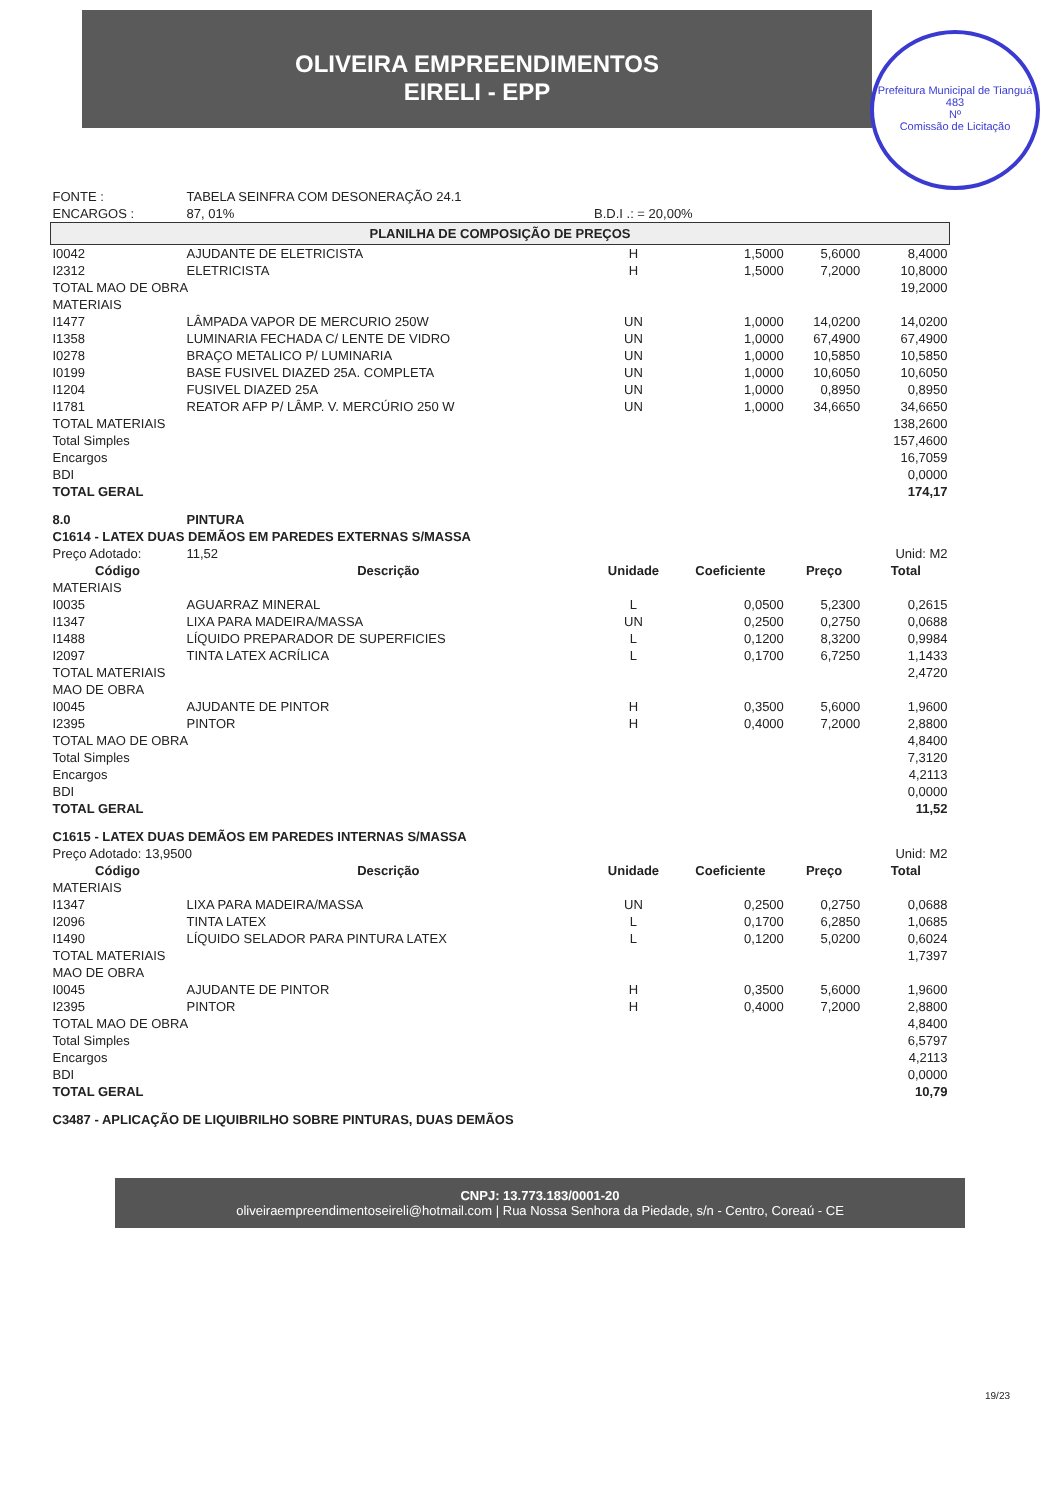OLIVEIRA EMPREENDIMENTOS
EIRELI - EPP
Prefeitura Municipal de Tianguá
483
Nº
Comissão de Licitação
| FONTE : | TABELA SEINFRA COM DESONERAÇÃO 24.1 | | | | |
| ENCARGOS : | 87, 01% | B.D.I .: = 20,00% | | | |
| PLANILHA DE COMPOSIÇÃO DE PREÇOS | | | | | |
| I0042 | AJUDANTE DE ELETRICISTA | H | 1,5000 | 5,6000 | 8,4000 |
| I2312 | ELETRICISTA | H | 1,5000 | 7,2000 | 10,8000 |
| TOTAL MAO DE OBRA | | | | | 19,2000 |
| MATERIAIS | | | | | |
| I1477 | LÂMPADA VAPOR DE MERCURIO 250W | UN | 1,0000 | 14,0200 | 14,0200 |
| I1358 | LUMINARIA FECHADA C/ LENTE DE VIDRO | UN | 1,0000 | 67,4900 | 67,4900 |
| I0278 | BRAÇO METALICO P/ LUMINARIA | UN | 1,0000 | 10,5850 | 10,5850 |
| I0199 | BASE FUSIVEL DIAZED 25A. COMPLETA | UN | 1,0000 | 10,6050 | 10,6050 |
| I1204 | FUSIVEL DIAZED 25A | UN | 1,0000 | 0,8950 | 0,8950 |
| I1781 | REATOR AFP P/ LÂMP. V. MERCÚRIO 250 W | UN | 1,0000 | 34,6650 | 34,6650 |
| TOTAL MATERIAIS | | | | | 138,2600 |
| Total Simples | | | | | 157,4600 |
| Encargos | | | | | 16,7059 |
| BDI | | | | | 0,0000 |
| TOTAL GERAL | | | | | 174,17 |
| 8.0 | PINTURA | | | | |
| C1614 - LATEX DUAS DEMÃOS EM PAREDES EXTERNAS S/MASSA | | | | | |
| Preço Adotado: | 11,52 | Unid: M2 | | | |
| Código | Descrição | Unidade | Coeficiente | Preço | Total |
| MATERIAIS | | | | | |
| I0035 | AGUARRAZ MINERAL | L | 0,0500 | 5,2300 | 0,2615 |
| I1347 | LIXA PARA MADEIRA/MASSA | UN | 0,2500 | 0,2750 | 0,0688 |
| I1488 | LÍQUIDO PREPARADOR DE SUPERFICIES | L | 0,1200 | 8,3200 | 0,9984 |
| I2097 | TINTA LATEX ACRÍLICA | L | 0,1700 | 6,7250 | 1,1433 |
| TOTAL MATERIAIS | | | | | 2,4720 |
| MAO DE OBRA | | | | | |
| I0045 | AJUDANTE DE PINTOR | H | 0,3500 | 5,6000 | 1,9600 |
| I2395 | PINTOR | H | 0,4000 | 7,2000 | 2,8800 |
| TOTAL MAO DE OBRA | | | | | 4,8400 |
| Total Simples | | | | | 7,3120 |
| Encargos | | | | | 4,2113 |
| BDI | | | | | 0,0000 |
| TOTAL GERAL | | | | | 11,52 |
| C1615 - LATEX DUAS DEMÃOS EM PAREDES INTERNAS S/MASSA | | | | | |
| Preço Adotado: 13,9500 | | Unid: M2 | | | |
| Código | Descrição | Unidade | Coeficiente | Preço | Total |
| MATERIAIS | | | | | |
| I1347 | LIXA PARA MADEIRA/MASSA | UN | 0,2500 | 0,2750 | 0,0688 |
| I2096 | TINTA LATEX | L | 0,1700 | 6,2850 | 1,0685 |
| I1490 | LÍQUIDO SELADOR PARA PINTURA LATEX | L | 0,1200 | 5,0200 | 0,6024 |
| TOTAL MATERIAIS | | | | | 1,7397 |
| MAO DE OBRA | | | | | |
| I0045 | AJUDANTE DE PINTOR | H | 0,3500 | 5,6000 | 1,9600 |
| I2395 | PINTOR | H | 0,4000 | 7,2000 | 2,8800 |
| TOTAL MAO DE OBRA | | | | | 4,8400 |
| Total Simples | | | | | 6,5797 |
| Encargos | | | | | 4,2113 |
| BDI | | | | | 0,0000 |
| TOTAL GERAL | | | | | 10,79 |
| C3487 - APLICAÇÃO DE LIQUIBRILHO SOBRE PINTURAS, DUAS DEMÃOS | | | | | |
CNPJ: 13.773.183/0001-20
oliveiraempreendimentoseireli@hotmail.com | Rua Nossa Senhora da Piedade, s/n - Centro, Coreaú - CE
19/23